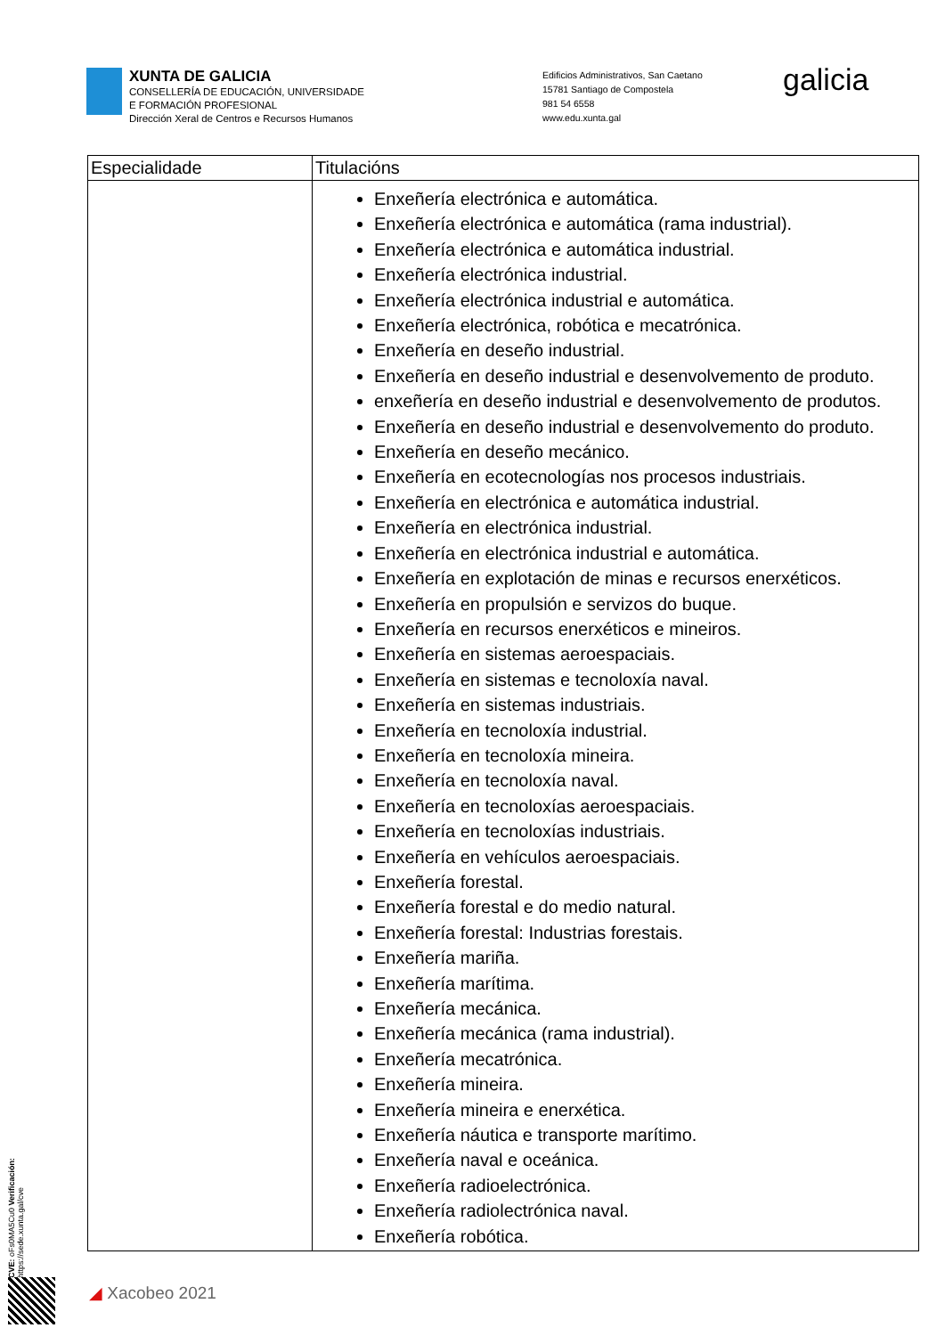XUNTA DE GALICIA
CONSELLERÍA DE EDUCACIÓN, UNIVERSIDADE
E FORMACIÓN PROFESIONAL
Dirección Xeral de Centros e Recursos Humanos
Edificios Administrativos, San Caetano
15781 Santiago de Compostela
981 54 6558
www.edu.xunta.gal
galicia
| Especialidade | Titulacións |
| --- | --- |
| | Enxeñería electrónica e automática. Enxeñería electrónica e automática (rama industrial). Enxeñería electrónica e automática industrial. Enxeñería electrónica industrial. Enxeñería electrónica industrial e automática. Enxeñería electrónica, robótica e mecatrónica. Enxeñería en deseño industrial. Enxeñería en deseño industrial e desenvolvemento de produto. enxeñería en deseño industrial e desenvolvemento de produtos. Enxeñería en deseño industrial e desenvolvemento do produto. Enxeñería en deseño mecánico. Enxeñería en ecotecnologías nos procesos industriais. Enxeñería en electrónica e automática industrial. Enxeñería en electrónica industrial. Enxeñería en electrónica industrial e automática. Enxeñería en explotación de minas e recursos enerxéticos. Enxeñería en propulsión e servizos do buque. Enxeñería en recursos enerxéticos e mineiros. Enxeñería en sistemas aeroespaciais. Enxeñería en sistemas e tecnoloxía naval. Enxeñería en sistemas industriais. Enxeñería en tecnoloxía industrial. Enxeñería en tecnoloxía mineira. Enxeñería en tecnoloxía naval. Enxeñería en tecnoloxías aeroespaciais. Enxeñería en tecnoloxías industriais. Enxeñería en vehículos aeroespaciais. Enxeñería forestal. Enxeñería forestal e do medio natural. Enxeñería forestal: Industrias forestais. Enxeñería mariña. Enxeñería marítima. Enxeñería mecánica. Enxeñería mecánica (rama industrial). Enxeñería mecatrónica. Enxeñería mineira. Enxeñería mineira e enerxética. Enxeñería náutica e transporte marítimo. Enxeñería naval e oceánica. Enxeñería radioelectrónica. Enxeñería radiolectrónica naval. Enxeñería robótica. |
CVE: oFs0MA5Cu0 Verificación: https://sede.xunta.gal/cve
◢ Xacobeo 2021